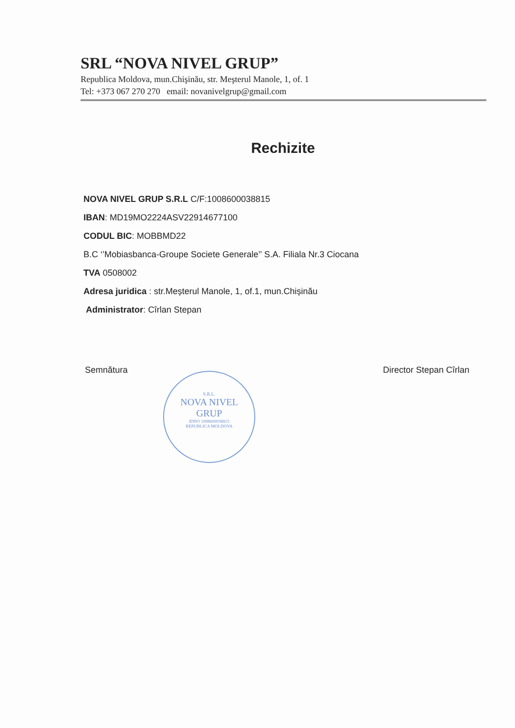SRL “NOVA NIVEL GRUP”
Republica Moldova, mun.Chişinău, str. Meşterul Manole, 1, of. 1
Tel: +373 067 270 270 email: novanivelgrup@gmail.com
Rechizite
NOVA NIVEL GRUP S.R.L C/F:1008600038815
IBAN: MD19MO2224ASV22914677100
CODUL BIC: MOBBMD22
B.C ‘’Mobiasbanca-Groupe Societe Generale’’ S.A. Filiala Nr.3 Ciocana
TVA 0508002
Adresa juridica : str.Meșterul Manole, 1, of.1, mun.Chișinău
Administrator: Cîrlan Stepan
Semnătura Director Stepan Cîrlan
S.R.L.
NOVA NIVEL
GRUP
IDNO 1008600038815
REPUBLICA MOLDOVA